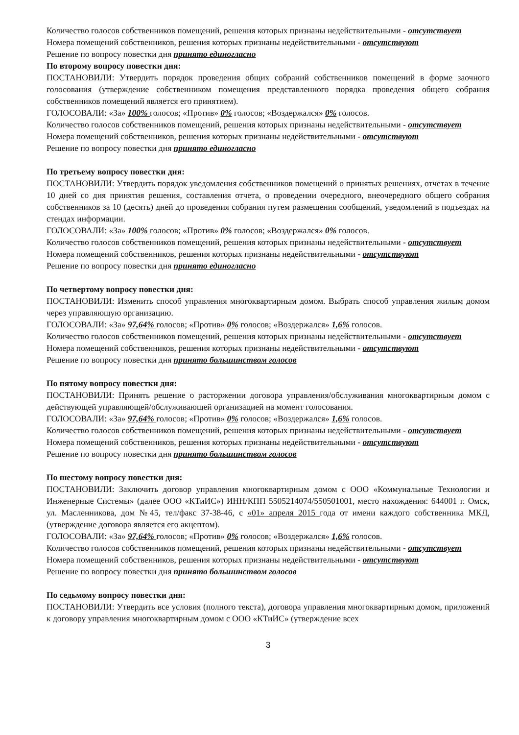Количество голосов собственников помещений, решения которых признаны недействительными - отсутствует
Номера помещений собственников, решения которых признаны недействительными - отсутствуют
Решение по вопросу повестки дня принято единогласно
По второму вопросу повестки дня:
ПОСТАНОВИЛИ: Утвердить порядок проведения общих собраний собственников помещений в форме заочного голосования (утверждение собственником помещения представленного порядка проведения общего собрания собственников помещений является его принятием).
ГОЛОСОВАЛИ: «За» 100% голосов; «Против» 0% голосов; «Воздержался» 0% голосов.
Количество голосов собственников помещений, решения которых признаны недействительными - отсутствует
Номера помещений собственников, решения которых признаны недействительными - отсутствуют
Решение по вопросу повестки дня принято единогласно
По третьему вопросу повестки дня:
ПОСТАНОВИЛИ: Утвердить порядок уведомления собственников помещений о принятых решениях, отчетах в течение 10 дней со дня принятия решения, составления отчета, о проведении очередного, внеочередного общего собрания собственников за 10 (десять) дней до проведения собрания путем размещения сообщений, уведомлений в подъездах на стендах информации.
ГОЛОСОВАЛИ: «За» 100% голосов; «Против» 0% голосов; «Воздержался» 0% голосов.
Количество голосов собственников помещений, решения которых признаны недействительными - отсутствует
Номера помещений собственников, решения которых признаны недействительными - отсутствуют
Решение по вопросу повестки дня принято единогласно
По четвертому вопросу повестки дня:
ПОСТАНОВИЛИ: Изменить способ управления многоквартирным домом. Выбрать способ управления жилым домом через управляющую организацию.
ГОЛОСОВАЛИ: «За» 97,64% голосов; «Против» 0% голосов; «Воздержался» 1,6% голосов.
Количество голосов собственников помещений, решения которых признаны недействительными - отсутствует
Номера помещений собственников, решения которых признаны недействительными - отсутствуют
Решение по вопросу повестки дня принято большинством голосов
По пятому вопросу повестки дня:
ПОСТАНОВИЛИ: Принять решение о расторжении договора управления/обслуживания многоквартирным домом с действующей управляющей/обслуживающей организацией на момент голосования.
ГОЛОСОВАЛИ: «За» 97,64% голосов; «Против» 0% голосов; «Воздержался» 1,6% голосов.
Количество голосов собственников помещений, решения которых признаны недействительными - отсутствует
Номера помещений собственников, решения которых признаны недействительными - отсутствуют
Решение по вопросу повестки дня принято большинством голосов
По шестому вопросу повестки дня:
ПОСТАНОВИЛИ: Заключить договор управления многоквартирным домом с ООО «Коммунальные Технологии и Инженерные Системы» (далее ООО «КТиИС») ИНН/КПП 5505214074/550501001, место нахождения: 644001 г. Омск, ул. Масленникова, дом №45, тел/факс 37-38-46, с «01» апреля 2015 года от имени каждого собственника МКД, (утверждение договора является его акцептом).
ГОЛОСОВАЛИ: «За» 97,64% голосов; «Против» 0% голосов; «Воздержался» 1,6% голосов.
Количество голосов собственников помещений, решения которых признаны недействительными - отсутствует
Номера помещений собственников, решения которых признаны недействительными - отсутствуют
Решение по вопросу повестки дня принято большинством голосов
По седьмому вопросу повестки дня:
ПОСТАНОВИЛИ: Утвердить все условия (полного текста), договора управления многоквартирным домом, приложений к договору управления многоквартирным домом с ООО «КТиИС» (утверждение всех
3